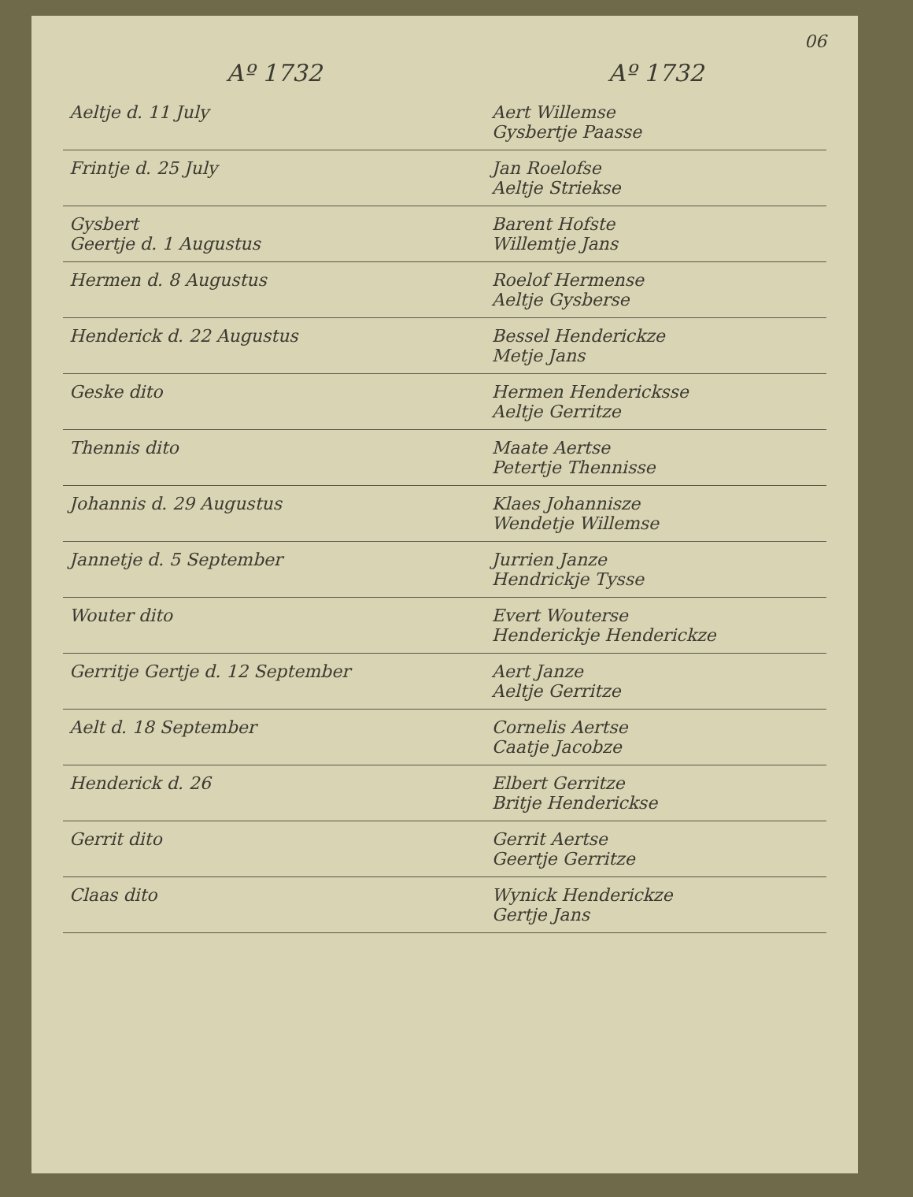06
| Aº 1732 | Aº 1732 |
| --- | --- |
| Aeltje d. 11 July | Aert Willemse Gysbertje Paasse |
| Frintje d. 25 July | Jan Roelofse Aeltje Striekse |
| Gysbert Geertje d. 1 Augustus | Barent Hofste Willemtje Jans |
| Hermen d. 8 Augustus | Roelof Hermense Aeltje Gysberse |
| Henderick d. 22 Augustus | Bessel Henderickze Metje Jans |
| Geske dito | Hermen Hendericksse Aeltje Gerritze |
| Thennis dito | Maate Aertse Petertje Thennisse |
| Johannis d. 29 Augustus | Klaes Johannisze Wendetje Willemse |
| Jannetje d. 5 September | Jurrien Janze Hendrickje Tysse |
| Wouter dito | Evert Wouterse Henderickje Henderickze |
| Gerritje Gertje d. 12 September | Aert Janze Aeltje Gerritze |
| Aelt d. 18 September | Cornelis Aertse Caatje Jacobze |
| Henderick d. 26 | Elbert Gerritze Britje Henderickse |
| Gerrit dito | Gerrit Aertse Geertje Gerritze |
| Claas dito | Wynick Henderickze Gertje Jans |